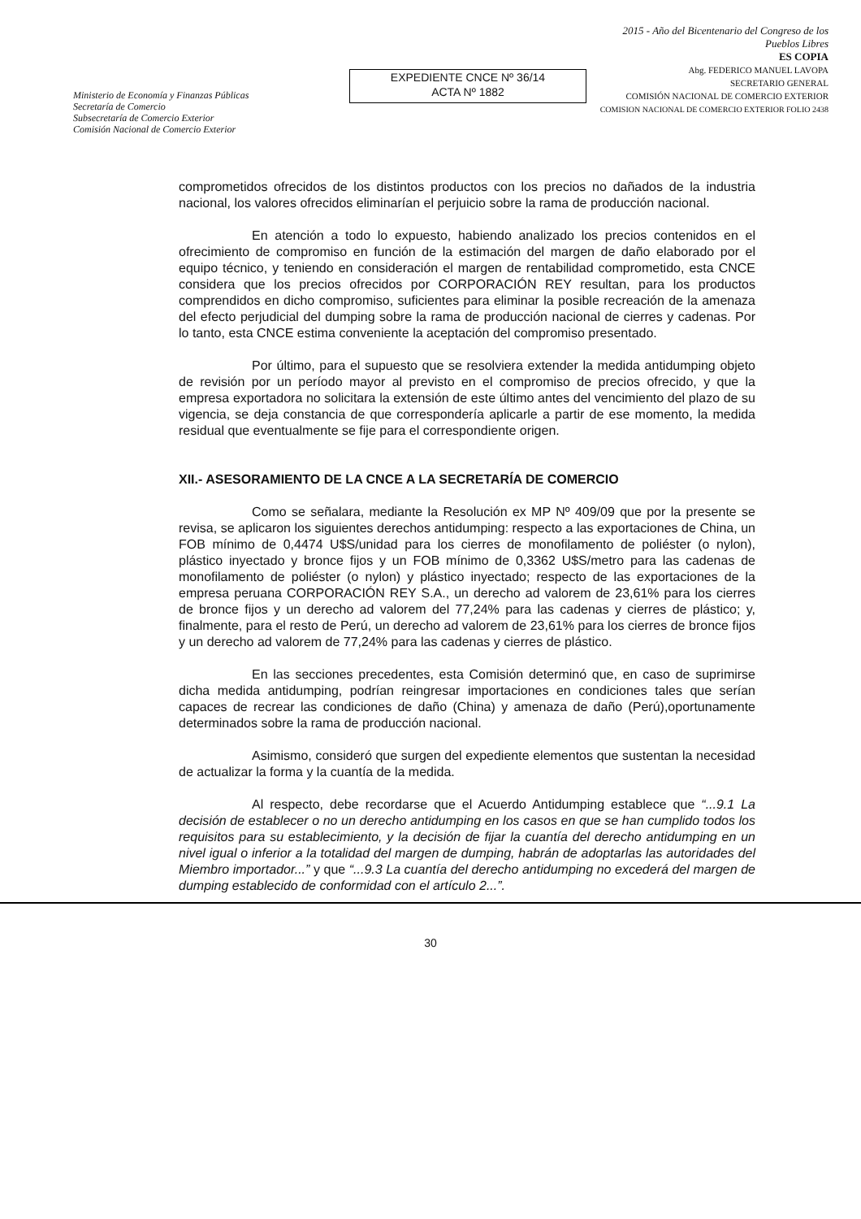Ministerio de Economía y Finanzas Públicas
Secretaría de Comercio
Subsecretaría de Comercio Exterior
Comisión Nacional de Comercio Exterior
EXPEDIENTE CNCE Nº 36/14
ACTA Nº 1882
2015 - Año del Bicentenario del Congreso de los Pueblos Libres
ES COPIA
Abg. FEDERICO MANUEL LAVOPA
SECRETARIO GENERAL
COMISIÓN NACIONAL DE COMERCIO EXTERIOR
COMISION NACIONAL DE COMERCIO EXTERIOR FOLIO 2438
comprometidos ofrecidos de los distintos productos con los precios no dañados de la industria nacional, los valores ofrecidos eliminarían el perjuicio sobre la rama de producción nacional.
En atención a todo lo expuesto, habiendo analizado los precios contenidos en el ofrecimiento de compromiso en función de la estimación del margen de daño elaborado por el equipo técnico, y teniendo en consideración el margen de rentabilidad comprometido, esta CNCE considera que los precios ofrecidos por CORPORACIÓN REY resultan, para los productos comprendidos en dicho compromiso, suficientes para eliminar la posible recreación de la amenaza del efecto perjudicial del dumping sobre la rama de producción nacional de cierres y cadenas. Por lo tanto, esta CNCE estima conveniente la aceptación del compromiso presentado.
Por último, para el supuesto que se resolviera extender la medida antidumping objeto de revisión por un período mayor al previsto en el compromiso de precios ofrecido, y que la empresa exportadora no solicitara la extensión de este último antes del vencimiento del plazo de su vigencia, se deja constancia de que correspondería aplicarle a partir de ese momento, la medida residual que eventualmente se fije para el correspondiente origen.
XII.- ASESORAMIENTO DE LA CNCE A LA SECRETARÍA DE COMERCIO
Como se señalara, mediante la Resolución ex MP Nº 409/09 que por la presente se revisa, se aplicaron los siguientes derechos antidumping: respecto a las exportaciones de China, un FOB mínimo de 0,4474 U$S/unidad para los cierres de monofilamento de poliéster (o nylon), plástico inyectado y bronce fijos y un FOB mínimo de 0,3362 U$S/metro para las cadenas de monofilamento de poliéster (o nylon) y plástico inyectado; respecto de las exportaciones de la empresa peruana CORPORACIÓN REY S.A., un derecho ad valorem de 23,61% para los cierres de bronce fijos y un derecho ad valorem del 77,24% para las cadenas y cierres de plástico; y, finalmente, para el resto de Perú, un derecho ad valorem de 23,61% para los cierres de bronce fijos y un derecho ad valorem de 77,24% para las cadenas y cierres de plástico.
En las secciones precedentes, esta Comisión determinó que, en caso de suprimirse dicha medida antidumping, podrían reingresar importaciones en condiciones tales que serían capaces de recrear las condiciones de daño (China) y amenaza de daño (Perú),oportunamente determinados sobre la rama de producción nacional.
Asimismo, consideró que surgen del expediente elementos que sustentan la necesidad de actualizar la forma y la cuantía de la medida.
Al respecto, debe recordarse que el Acuerdo Antidumping establece que “...9.1 La decisión de establecer o no un derecho antidumping en los casos en que se han cumplido todos los requisitos para su establecimiento, y la decisión de fijar la cuantía del derecho antidumping en un nivel igual o inferior a la totalidad del margen de dumping, habrán de adoptarlas las autoridades del Miembro importador...” y que “...9.3 La cuantía del derecho antidumping no excederá del margen de dumping establecido de conformidad con el artículo 2...”.
30